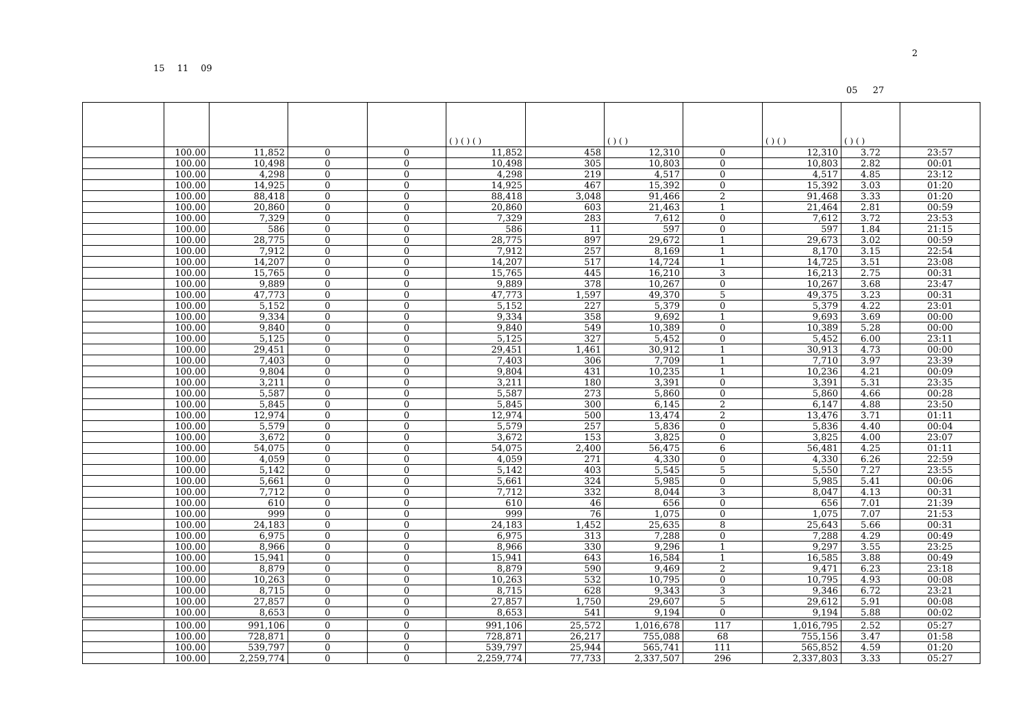2
15 11 09
05 27
| | | | | | ( ) ( ) ( ) | | ( ) ( ) | | ( ) ( ) | ( ) ( ) | |
| --- | --- | --- | --- | --- | --- | --- | --- | --- | --- | --- | --- |
| | 100.00 | 11,852 | 0 | 0 | 11,852 | 458 | 12,310 | 0 | 12,310 | 3.72 | 23:57 |
| | 100.00 | 10,498 | 0 | 0 | 10,498 | 305 | 10,803 | 0 | 10,803 | 2.82 | 00:01 |
| | 100.00 | 4,298 | 0 | 0 | 4,298 | 219 | 4,517 | 0 | 4,517 | 4.85 | 23:12 |
| | 100.00 | 14,925 | 0 | 0 | 14,925 | 467 | 15,392 | 0 | 15,392 | 3.03 | 01:20 |
| | 100.00 | 88,418 | 0 | 0 | 88,418 | 3,048 | 91,466 | 2 | 91,468 | 3.33 | 01:20 |
| | 100.00 | 20,860 | 0 | 0 | 20,860 | 603 | 21,463 | 1 | 21,464 | 2.81 | 00:59 |
| | 100.00 | 7,329 | 0 | 0 | 7,329 | 283 | 7,612 | 0 | 7,612 | 3.72 | 23:53 |
| | 100.00 | 586 | 0 | 0 | 586 | 11 | 597 | 0 | 597 | 1.84 | 21:15 |
| | 100.00 | 28,775 | 0 | 0 | 28,775 | 897 | 29,672 | 1 | 29,673 | 3.02 | 00:59 |
| | 100.00 | 7,912 | 0 | 0 | 7,912 | 257 | 8,169 | 1 | 8,170 | 3.15 | 22:54 |
| | 100.00 | 14,207 | 0 | 0 | 14,207 | 517 | 14,724 | 1 | 14,725 | 3.51 | 23:08 |
| | 100.00 | 15,765 | 0 | 0 | 15,765 | 445 | 16,210 | 3 | 16,213 | 2.75 | 00:31 |
| | 100.00 | 9,889 | 0 | 0 | 9,889 | 378 | 10,267 | 0 | 10,267 | 3.68 | 23:47 |
| | 100.00 | 47,773 | 0 | 0 | 47,773 | 1,597 | 49,370 | 5 | 49,375 | 3.23 | 00:31 |
| | 100.00 | 5,152 | 0 | 0 | 5,152 | 227 | 5,379 | 0 | 5,379 | 4.22 | 23:01 |
| | 100.00 | 9,334 | 0 | 0 | 9,334 | 358 | 9,692 | 1 | 9,693 | 3.69 | 00:00 |
| | 100.00 | 9,840 | 0 | 0 | 9,840 | 549 | 10,389 | 0 | 10,389 | 5.28 | 00:00 |
| | 100.00 | 5,125 | 0 | 0 | 5,125 | 327 | 5,452 | 0 | 5,452 | 6.00 | 23:11 |
| | 100.00 | 29,451 | 0 | 0 | 29,451 | 1,461 | 30,912 | 1 | 30,913 | 4.73 | 00:00 |
| | 100.00 | 7,403 | 0 | 0 | 7,403 | 306 | 7,709 | 1 | 7,710 | 3.97 | 23:39 |
| | 100.00 | 9,804 | 0 | 0 | 9,804 | 431 | 10,235 | 1 | 10,236 | 4.21 | 00:09 |
| | 100.00 | 3,211 | 0 | 0 | 3,211 | 180 | 3,391 | 0 | 3,391 | 5.31 | 23:35 |
| | 100.00 | 5,587 | 0 | 0 | 5,587 | 273 | 5,860 | 0 | 5,860 | 4.66 | 00:28 |
| | 100.00 | 5,845 | 0 | 0 | 5,845 | 300 | 6,145 | 2 | 6,147 | 4.88 | 23:50 |
| | 100.00 | 12,974 | 0 | 0 | 12,974 | 500 | 13,474 | 2 | 13,476 | 3.71 | 01:11 |
| | 100.00 | 5,579 | 0 | 0 | 5,579 | 257 | 5,836 | 0 | 5,836 | 4.40 | 00:04 |
| | 100.00 | 3,672 | 0 | 0 | 3,672 | 153 | 3,825 | 0 | 3,825 | 4.00 | 23:07 |
| | 100.00 | 54,075 | 0 | 0 | 54,075 | 2,400 | 56,475 | 6 | 56,481 | 4.25 | 01:11 |
| | 100.00 | 4,059 | 0 | 0 | 4,059 | 271 | 4,330 | 0 | 4,330 | 6.26 | 22:59 |
| | 100.00 | 5,142 | 0 | 0 | 5,142 | 403 | 5,545 | 5 | 5,550 | 7.27 | 23:55 |
| | 100.00 | 5,661 | 0 | 0 | 5,661 | 324 | 5,985 | 0 | 5,985 | 5.41 | 00:06 |
| | 100.00 | 7,712 | 0 | 0 | 7,712 | 332 | 8,044 | 3 | 8,047 | 4.13 | 00:31 |
| | 100.00 | 610 | 0 | 0 | 610 | 46 | 656 | 0 | 656 | 7.01 | 21:39 |
| | 100.00 | 999 | 0 | 0 | 999 | 76 | 1,075 | 0 | 1,075 | 7.07 | 21:53 |
| | 100.00 | 24,183 | 0 | 0 | 24,183 | 1,452 | 25,635 | 8 | 25,643 | 5.66 | 00:31 |
| | 100.00 | 6,975 | 0 | 0 | 6,975 | 313 | 7,288 | 0 | 7,288 | 4.29 | 00:49 |
| | 100.00 | 8,966 | 0 | 0 | 8,966 | 330 | 9,296 | 1 | 9,297 | 3.55 | 23:25 |
| | 100.00 | 15,941 | 0 | 0 | 15,941 | 643 | 16,584 | 1 | 16,585 | 3.88 | 00:49 |
| | 100.00 | 8,879 | 0 | 0 | 8,879 | 590 | 9,469 | 2 | 9,471 | 6.23 | 23:18 |
| | 100.00 | 10,263 | 0 | 0 | 10,263 | 532 | 10,795 | 0 | 10,795 | 4.93 | 00:08 |
| | 100.00 | 8,715 | 0 | 0 | 8,715 | 628 | 9,343 | 3 | 9,346 | 6.72 | 23:21 |
| | 100.00 | 27,857 | 0 | 0 | 27,857 | 1,750 | 29,607 | 5 | 29,612 | 5.91 | 00:08 |
| | 100.00 | 8,653 | 0 | 0 | 8,653 | 541 | 9,194 | 0 | 9,194 | 5.88 | 00:02 |
| | 100.00 | 991,106 | 0 | 0 | 991,106 | 25,572 | 1,016,678 | 117 | 1,016,795 | 2.52 | 05:27 |
| | 100.00 | 728,871 | 0 | 0 | 728,871 | 26,217 | 755,088 | 68 | 755,156 | 3.47 | 01:58 |
| | 100.00 | 539,797 | 0 | 0 | 539,797 | 25,944 | 565,741 | 111 | 565,852 | 4.59 | 01:20 |
| | 100.00 | 2,259,774 | 0 | 0 | 2,259,774 | 77,733 | 2,337,507 | 296 | 2,337,803 | 3.33 | 05:27 |